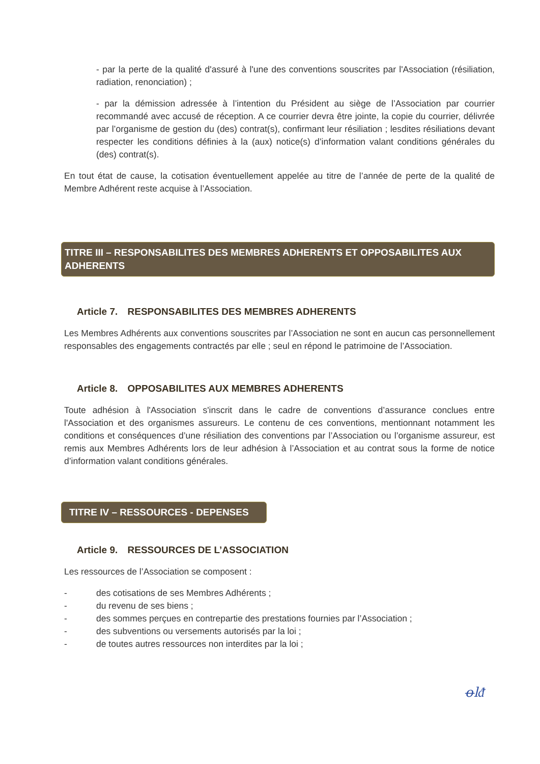- par la perte de la qualité d'assuré à l'une des conventions souscrites par l'Association (résiliation, radiation, renonciation) ;
- par la démission adressée à l’intention du Président au siège de l’Association par courrier recommandé avec accusé de réception. A ce courrier devra être jointe, la copie du courrier, délivrée par l’organisme de gestion du (des) contrat(s), confirmant leur résiliation ; lesdites résiliations devant respecter les conditions définies à la (aux) notice(s) d’information valant conditions générales du (des) contrat(s).
En tout état de cause, la cotisation éventuellement appelée au titre de l’année de perte de la qualité de Membre Adhérent reste acquise à l’Association.
TITRE III – RESPONSABILITES DES MEMBRES ADHERENTS ET OPPOSABILITES AUX ADHERENTS
Article 7. RESPONSABILITES DES MEMBRES ADHERENTS
Les Membres Adhérents aux conventions souscrites par l’Association ne sont en aucun cas personnellement responsables des engagements contractés par elle ; seul en répond le patrimoine de l’Association.
Article 8. OPPOSABILITES AUX MEMBRES ADHERENTS
Toute adhésion à l'Association s'inscrit dans le cadre de conventions d’assurance conclues entre l'Association et des organismes assureurs. Le contenu de ces conventions, mentionnant notamment les conditions et conséquences d’une résiliation des conventions par l’Association ou l’organisme assureur, est remis aux Membres Adhérents lors de leur adhésion à l’Association et au contrat sous la forme de notice d’information valant conditions générales.
TITRE IV – RESSOURCES - DEPENSES
Article 9. RESSOURCES DE L’ASSOCIATION
Les ressources de l’Association se composent :
- des cotisations de ses Membres Adhérents ;
- du revenu de ses biens ;
- des sommes perçues en contrepartie des prestations fournies par l’Association ;
- des subventions ou versements autorisés par la loi ;
- de toutes autres ressources non interdites par la loi ;
ꝋlᵭ